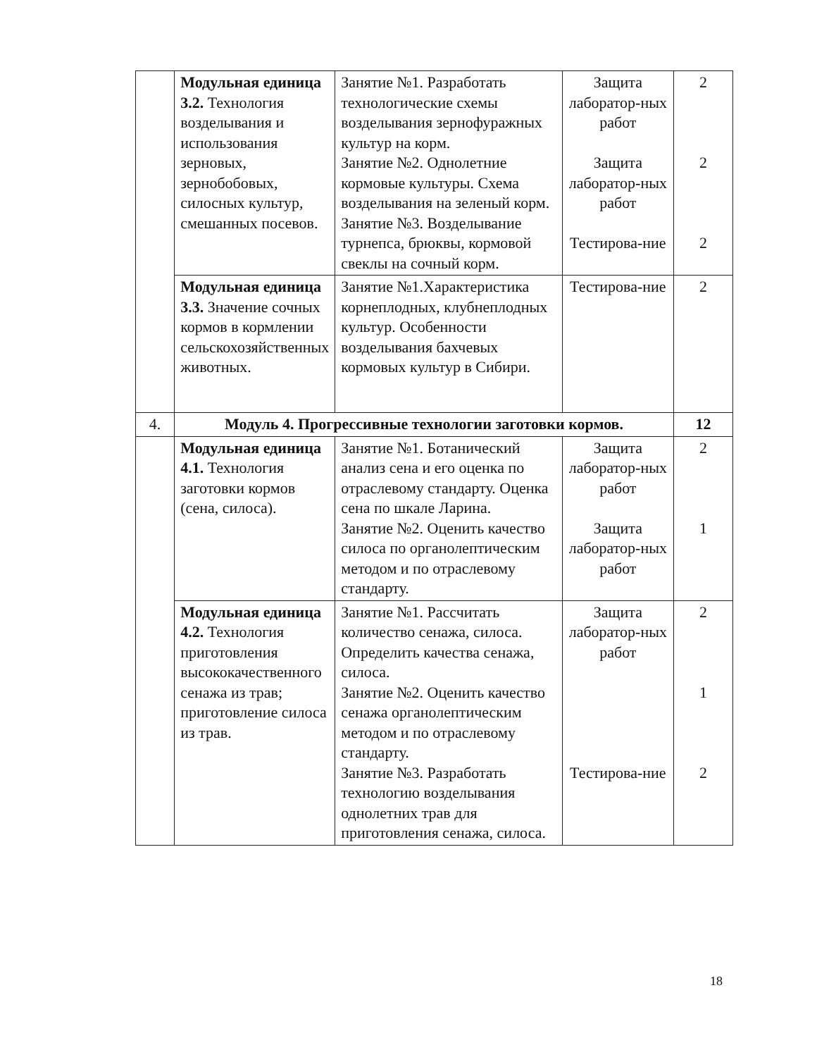| | Модульная единица 3.2. Технология возделывания и использования зерновых, зернобобовых, силосных культур, смешанных посевов. | Занятие №1. Разработать технологические схемы возделывания зернофуражных культур на корм. Занятие №2. Однолетние кормовые культуры. Схема возделывания на зеленый корм. Занятие №3. Возделывание турнепса, брюквы, кормовой свеклы на сочный корм. | Защита лаборатор-ных работ Защита лаборатор-ных работ Тестирова-ние | 2 2 2 |
| | Модульная единица 3.3. Значение сочных кормов в кормлении сельскохозяйственных животных. | Занятие №1.Характеристика корнеплодных, клубнеплодных культур. Особенности возделывания бахчевых кормовых культур в Сибири. | Тестирова-ние | 2 |
| 4. | Модуль 4. Прогрессивные технологии заготовки кормов. | | | 12 |
| | Модульная единица 4.1. Технология заготовки кормов (сена, силоса). | Занятие №1. Ботанический анализ сена и его оценка по отраслевому стандарту. Оценка сена по шкале Ларина. Занятие №2. Оценить качество силоса по органолептическим методом и по отраслевому стандарту. | Защита лаборатор-ных работ Защита лаборатор-ных работ | 2 1 |
| | Модульная единица 4.2. Технология приготовления высококачественного сенажа из трав; приготовление силоса из трав. | Занятие №1. Рассчитать количество сенажа, силоса. Определить качества сенажа, силоса. Занятие №2. Оценить качество сенажа органолептическим методом и по отраслевому стандарту. Занятие №3. Разработать технологию возделывания однолетних трав для приготовления сенажа, силоса. | Защита лаборатор-ных работ Тестирова-ние | 2 1 2 |
18